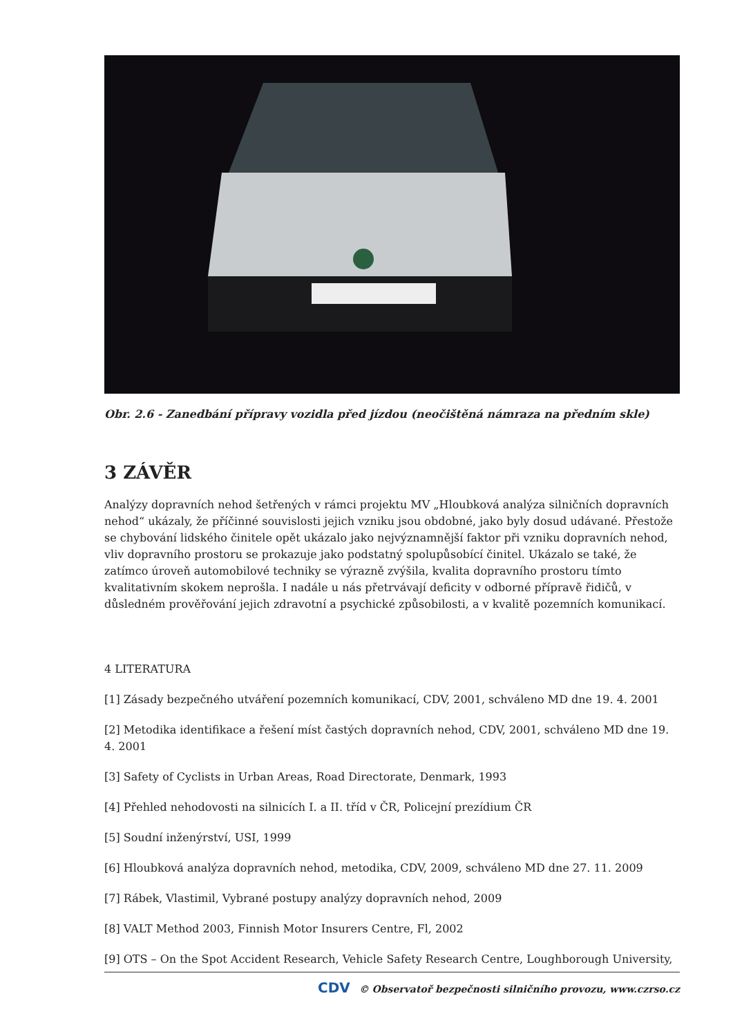Obr. 2.6 - Zanedbání přípravy vozidla před jízdou (neočištěná námraza na předním skle)
3 ZÁVĚR
Analýzy dopravních nehod šetřených v rámci projektu MV „Hloubková analýza silničních dopravních nehod“ ukázaly, že příčinné souvislosti jejich vzniku jsou obdobné, jako byly dosud udávané. Přestože se chybování lidského činitele opět ukázalo jako nejvýznamnější faktor při vzniku dopravních nehod, vliv dopravního prostoru se prokazuje jako podstatný spolupůsobící činitel. Ukázalo se také, že zatímco úroveň automobilové techniky se výrazně zvýšila, kvalita dopravního prostoru tímto kvalitativním skokem neprošla. I nadále u nás přetrvávají deficity v odborné přípravě řidičů, v důsledném prověřování jejich zdravotní a psychické způsobilosti, a v kvalitě pozemních komunikací.
4 LITERATURA
[1] Zásady bezpečného utváření pozemních komunikací, CDV, 2001, schváleno MD dne 19. 4. 2001
[2] Metodika identifikace a řešení míst častých dopravních nehod, CDV, 2001, schváleno MD dne 19. 4. 2001
[3] Safety of Cyclists in Urban Areas, Road Directorate, Denmark, 1993
[4] Přehled nehodovosti na silnicích I. a II. tříd v ČR, Policejní prezídium ČR
[5] Soudní inženýrství, USI, 1999
[6] Hloubková analýza dopravních nehod, metodika, CDV, 2009, schváleno MD dne 27. 11. 2009
[7] Rábek, Vlastimil, Vybrané postupy analýzy dopravních nehod, 2009
[8] VALT Method 2003, Finnish Motor Insurers Centre, Fl, 2002
[9] OTS – On the Spot Accident Research, Vehicle Safety Research Centre, Loughborough University,
CDV © Observatoř bezpečnosti silničního provozu, www.czrso.cz